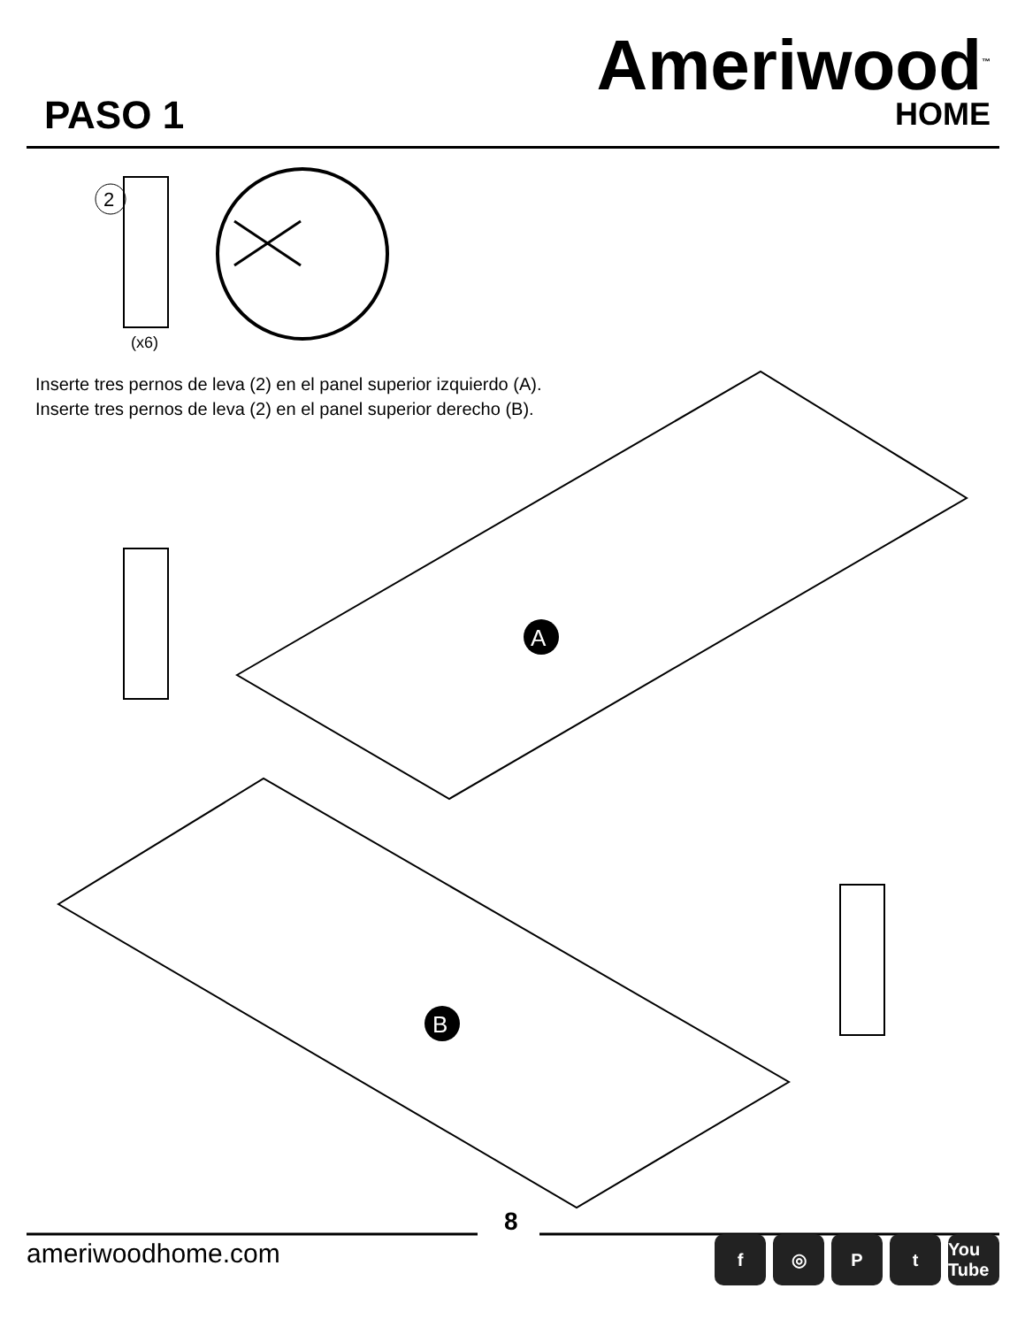PASO 1
Ameriwood<sup>™</sup>
HOME
2
(x6)
A
B
Inserte tres pernos de leva (2) en el panel superior izquierdo (A).
Inserte tres pernos de leva (2) en el panel superior derecho (B).
8
ameriwoodhome.com f ◎ Pt You Tube